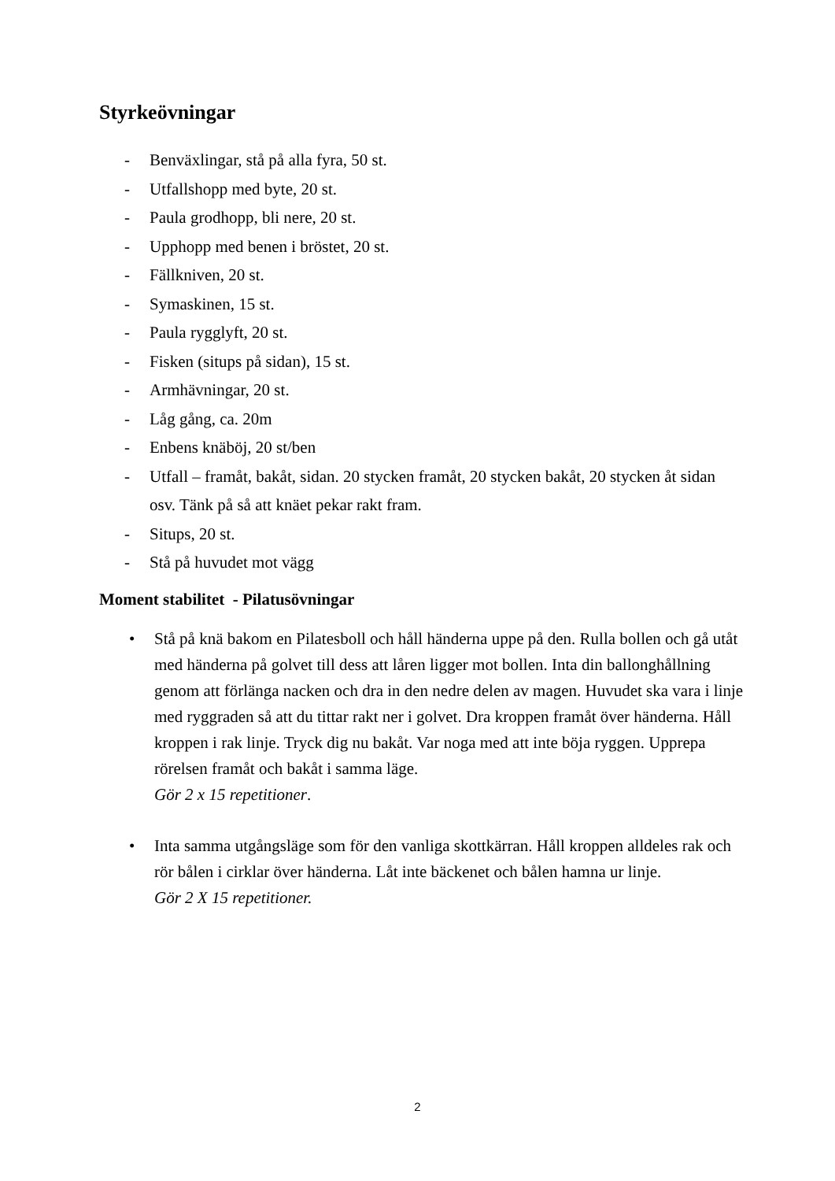Styrkeövningar
- Benväxlingar, stå på alla fyra, 50 st.
- Utfallshopp med byte, 20 st.
- Paula grodhopp, bli nere, 20 st.
- Upphopp med benen i bröstet, 20 st.
- Fällkniven, 20 st.
- Symaskinen, 15 st.
- Paula rygglyft, 20 st.
- Fisken (situps på sidan), 15 st.
- Armhävningar, 20 st.
- Låg gång, ca. 20m
- Enbens knäböj, 20 st/ben
- Utfall – framåt, bakåt, sidan. 20 stycken framåt, 20 stycken bakåt, 20 stycken åt sidan osv. Tänk på så att knäet pekar rakt fram.
- Situps, 20 st.
- Stå på huvudet mot vägg
Moment stabilitet - Pilatusövningar
• Stå på knä bakom en Pilatesboll och håll händerna uppe på den. Rulla bollen och gå utåt med händerna på golvet till dess att låren ligger mot bollen. Inta din ballonghållning genom att förlänga nacken och dra in den nedre delen av magen. Huvudet ska vara i linje med ryggraden så att du tittar rakt ner i golvet. Dra kroppen framåt över händerna. Håll kroppen i rak linje. Tryck dig nu bakåt. Var noga med att inte böja ryggen. Upprepa rörelsen framåt och bakåt i samma läge.
Gör 2 x 15 repetitioner.
• Inta samma utgångsläge som för den vanliga skottkärran. Håll kroppen alldeles rak och rör bålen i cirklar över händerna. Låt inte bäckenet och bålen hamna ur linje.
Gör 2 X 15 repetitioner.
2